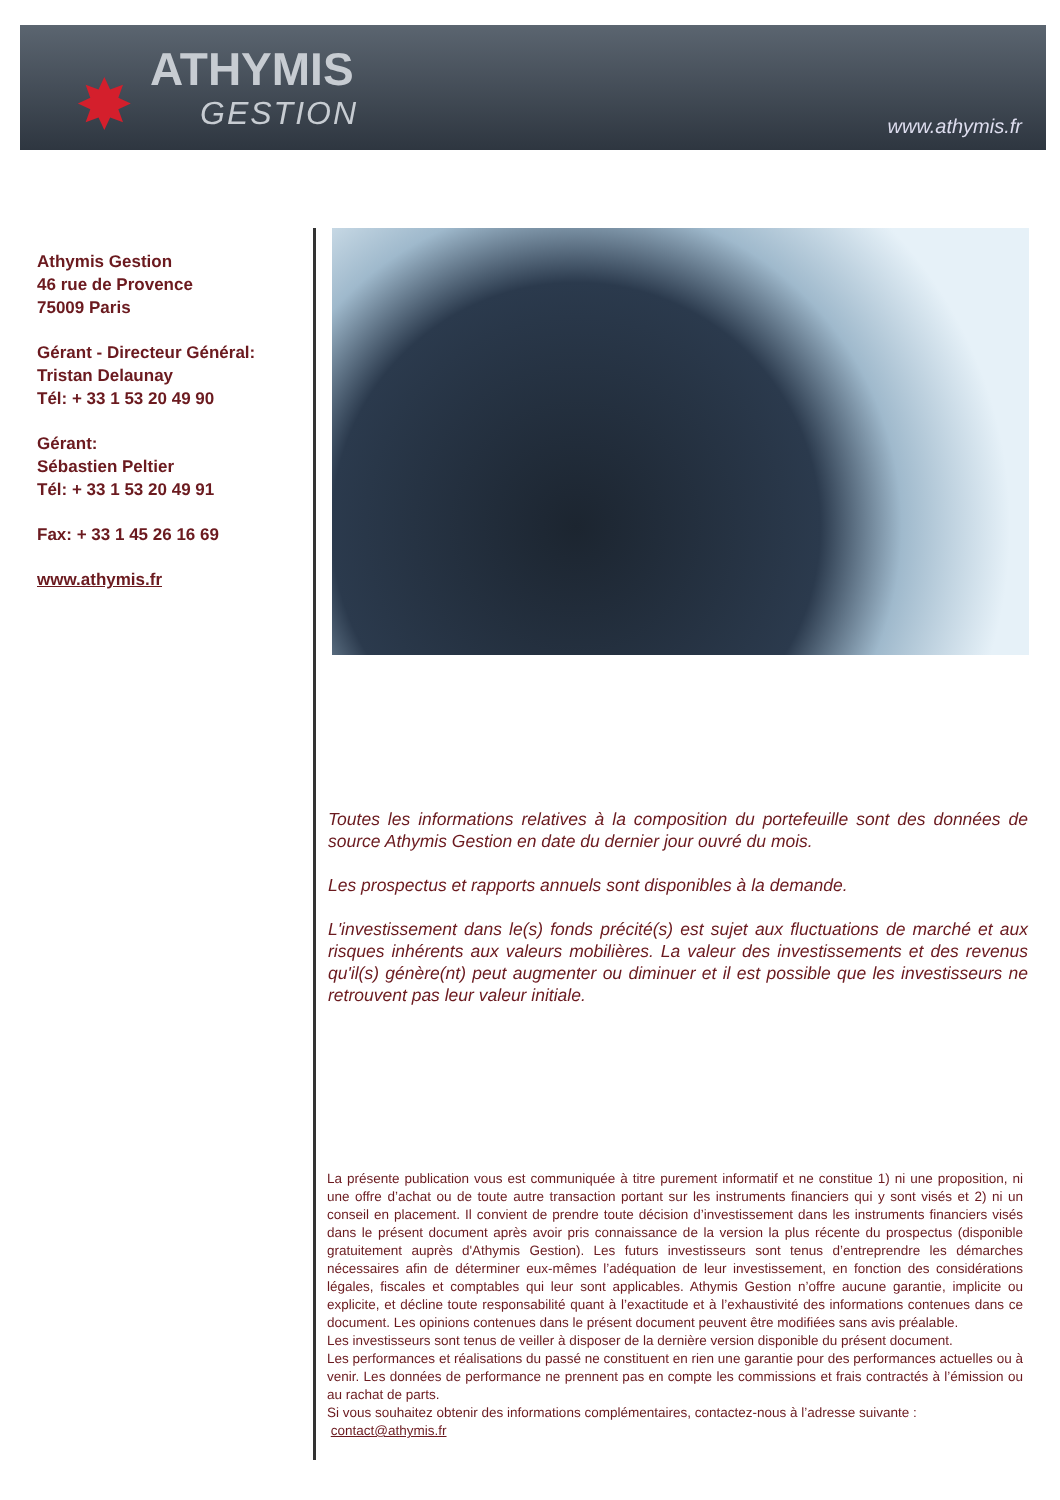✸ ATHYMIS
GESTION
www.athymis.fr
Athymis Gestion
46 rue de Provence
75009 Paris
Gérant - Directeur Général:
Tristan Delaunay
Tél: + 33 1 53 20 49 90
Gérant:
Sébastien Peltier
Tél: + 33 1 53 20 49 91
Fax: + 33 1 45 26 16 69
www.athymis.fr
Toutes les informations relatives à la composition du portefeuille sont des données de source Athymis Gestion en date du dernier jour ouvré du mois.
Les prospectus et rapports annuels sont disponibles à la demande.
L'investissement dans le(s) fonds précité(s) est sujet aux fluctuations de marché et aux risques inhérents aux valeurs mobilières. La valeur des investissements et des revenus qu'il(s) génère(nt) peut augmenter ou diminuer et il est possible que les investisseurs ne retrouvent pas leur valeur initiale.
La présente publication vous est communiquée à titre purement informatif et ne constitue 1) ni une proposition, ni une offre d’achat ou de toute autre transaction portant sur les instruments financiers qui y sont visés et 2) ni un conseil en placement. Il convient de prendre toute décision d’investissement dans les instruments financiers visés dans le présent document après avoir pris connaissance de la version la plus récente du prospectus (disponible gratuitement auprès d'Athymis Gestion). Les futurs investisseurs sont tenus d’entreprendre les démarches nécessaires afin de déterminer eux-mêmes l’adéquation de leur investissement, en fonction des considérations légales, fiscales et comptables qui leur sont applicables. Athymis Gestion n’offre aucune garantie, implicite ou explicite, et décline toute responsabilité quant à l’exactitude et à l’exhaustivité des informations contenues dans ce document. Les opinions contenues dans le présent document peuvent être modifiées sans avis préalable.
Les investisseurs sont tenus de veiller à disposer de la dernière version disponible du présent document.
Les performances et réalisations du passé ne constituent en rien une garantie pour des performances actuelles ou à venir. Les données de performance ne prennent pas en compte les commissions et frais contractés à l’émission ou au rachat de parts.
Si vous souhaitez obtenir des informations complémentaires, contactez-nous à l’adresse suivante :
contact@athymis.fr